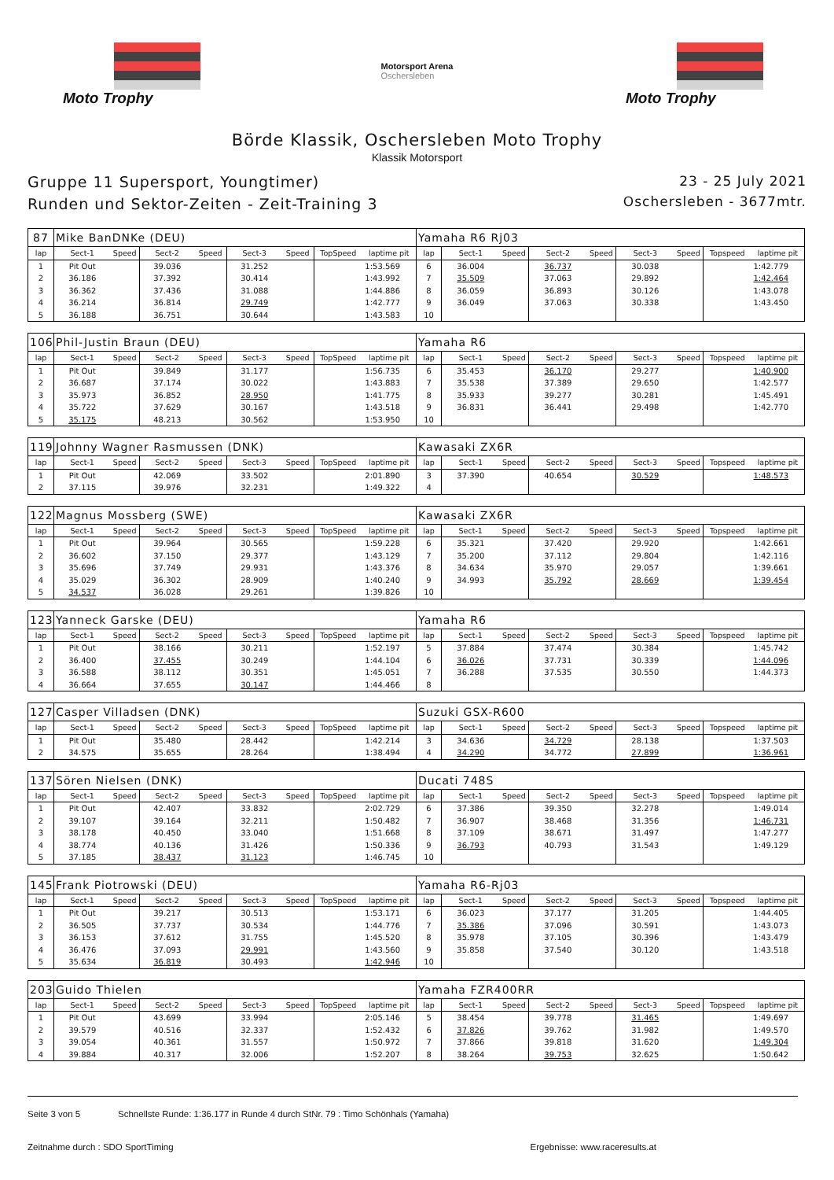Moto Trophy
Motorsport Arena
Oschersleben
Moto Trophy
Börde Klassik, Oschersleben Moto Trophy
Klassik Motorsport
Gruppe 11 Supersport, Youngtimer)
Runden und Sektor-Zeiten - Zeit-Training 3
23 - 25 July 2021
Oschersleben - 3677mtr.
| 87 | Mike BanDNKe (DEU) | | | | | | | | Yamaha R6 Rj03 | | | | | | | | |
| lap | Sect-1 | Speed | Sect-2 | Speed | Sect-3 | Speed | TopSpeed | laptime pit | lap | Sect-1 | Speed | Sect-2 | Speed | Sect-3 | Speed | Topspeed | laptime pit |
| 1 | Pit Out | | 39.036 | | 31.252 | | | 1:53.569 | 6 | 36.004 | | 36.737 | | 30.038 | | | 1:42.779 |
| 2 | 36.186 | | 37.392 | | 30.414 | | | 1:43.992 | 7 | 35.509 | | 37.063 | | 29.892 | | | 1:42.464 |
| 3 | 36.362 | | 37.436 | | 31.088 | | | 1:44.886 | 8 | 36.059 | | 36.893 | | 30.126 | | | 1:43.078 |
| 4 | 36.214 | | 36.814 | | 29.749 | | | 1:42.777 | 9 | 36.049 | | 37.063 | | 30.338 | | | 1:43.450 |
| 5 | 36.188 | | 36.751 | | 30.644 | | | 1:43.583 | 10 | | | | | | | | |
| 106 | Phil-Justin Braun (DEU) | | | | | | | | Yamaha R6 | | | | | | | | |
| lap | Sect-1 | Speed | Sect-2 | Speed | Sect-3 | Speed | TopSpeed | laptime pit | lap | Sect-1 | Speed | Sect-2 | Speed | Sect-3 | Speed | Topspeed | laptime pit |
| 1 | Pit Out | | 39.849 | | 31.177 | | | 1:56.735 | 6 | 35.453 | | 36.170 | | 29.277 | | | 1:40.900 |
| 2 | 36.687 | | 37.174 | | 30.022 | | | 1:43.883 | 7 | 35.538 | | 37.389 | | 29.650 | | | 1:42.577 |
| 3 | 35.973 | | 36.852 | | 28.950 | | | 1:41.775 | 8 | 35.933 | | 39.277 | | 30.281 | | | 1:45.491 |
| 4 | 35.722 | | 37.629 | | 30.167 | | | 1:43.518 | 9 | 36.831 | | 36.441 | | 29.498 | | | 1:42.770 |
| 5 | 35.175 | | 48.213 | | 30.562 | | | 1:53.950 | 10 | | | | | | | | |
| 119 | Johnny Wagner Rasmussen (DNK) | | | | | | | | Kawasaki ZX6R | | | | | | | | |
| lap | Sect-1 | Speed | Sect-2 | Speed | Sect-3 | Speed | TopSpeed | laptime pit | lap | Sect-1 | Speed | Sect-2 | Speed | Sect-3 | Speed | Topspeed | laptime pit |
| 1 | Pit Out | | 42.069 | | 33.502 | | | 2:01.890 | 3 | 37.390 | | 40.654 | | 30.529 | | | 1:48.573 |
| 2 | 37.115 | | 39.976 | | 32.231 | | | 1:49.322 | 4 | | | | | | | | |
| 122 | Magnus Mossberg (SWE) | | | | | | | | Kawasaki ZX6R | | | | | | | | |
| lap | Sect-1 | Speed | Sect-2 | Speed | Sect-3 | Speed | TopSpeed | laptime pit | lap | Sect-1 | Speed | Sect-2 | Speed | Sect-3 | Speed | Topspeed | laptime pit |
| 1 | Pit Out | | 39.964 | | 30.565 | | | 1:59.228 | 6 | 35.321 | | 37.420 | | 29.920 | | | 1:42.661 |
| 2 | 36.602 | | 37.150 | | 29.377 | | | 1:43.129 | 7 | 35.200 | | 37.112 | | 29.804 | | | 1:42.116 |
| 3 | 35.696 | | 37.749 | | 29.931 | | | 1:43.376 | 8 | 34.634 | | 35.970 | | 29.057 | | | 1:39.661 |
| 4 | 35.029 | | 36.302 | | 28.909 | | | 1:40.240 | 9 | 34.993 | | 35.792 | | 28.669 | | | 1:39.454 |
| 5 | 34.537 | | 36.028 | | 29.261 | | | 1:39.826 | 10 | | | | | | | | |
| 123 | Yanneck Garske (DEU) | | | | | | | | Yamaha R6 | | | | | | | | |
| lap | Sect-1 | Speed | Sect-2 | Speed | Sect-3 | Speed | TopSpeed | laptime pit | lap | Sect-1 | Speed | Sect-2 | Speed | Sect-3 | Speed | Topspeed | laptime pit |
| 1 | Pit Out | | 38.166 | | 30.211 | | | 1:52.197 | 5 | 37.884 | | 37.474 | | 30.384 | | | 1:45.742 |
| 2 | 36.400 | | 37.455 | | 30.249 | | | 1:44.104 | 6 | 36.026 | | 37.731 | | 30.339 | | | 1:44.096 |
| 3 | 36.588 | | 38.112 | | 30.351 | | | 1:45.051 | 7 | 36.288 | | 37.535 | | 30.550 | | | 1:44.373 |
| 4 | 36.664 | | 37.655 | | 30.147 | | | 1:44.466 | 8 | | | | | | | | |
| 127 | Casper Villadsen (DNK) | | | | | | | | Suzuki GSX-R600 | | | | | | | | |
| lap | Sect-1 | Speed | Sect-2 | Speed | Sect-3 | Speed | TopSpeed | laptime pit | lap | Sect-1 | Speed | Sect-2 | Speed | Sect-3 | Speed | Topspeed | laptime pit |
| 1 | Pit Out | | 35.480 | | 28.442 | | | 1:42.214 | 3 | 34.636 | | 34.729 | | 28.138 | | | 1:37.503 |
| 2 | 34.575 | | 35.655 | | 28.264 | | | 1:38.494 | 4 | 34.290 | | 34.772 | | 27.899 | | | 1:36.961 |
| 137 | Sören Nielsen (DNK) | | | | | | | | Ducati 748S | | | | | | | | |
| lap | Sect-1 | Speed | Sect-2 | Speed | Sect-3 | Speed | TopSpeed | laptime pit | lap | Sect-1 | Speed | Sect-2 | Speed | Sect-3 | Speed | Topspeed | laptime pit |
| 1 | Pit Out | | 42.407 | | 33.832 | | | 2:02.729 | 6 | 37.386 | | 39.350 | | 32.278 | | | 1:49.014 |
| 2 | 39.107 | | 39.164 | | 32.211 | | | 1:50.482 | 7 | 36.907 | | 38.468 | | 31.356 | | | 1:46.731 |
| 3 | 38.178 | | 40.450 | | 33.040 | | | 1:51.668 | 8 | 37.109 | | 38.671 | | 31.497 | | | 1:47.277 |
| 4 | 38.774 | | 40.136 | | 31.426 | | | 1:50.336 | 9 | 36.793 | | 40.793 | | 31.543 | | | 1:49.129 |
| 5 | 37.185 | | 38.437 | | 31.123 | | | 1:46.745 | 10 | | | | | | | | |
| 145 | Frank Piotrowski (DEU) | | | | | | | | Yamaha R6-Rj03 | | | | | | | | |
| lap | Sect-1 | Speed | Sect-2 | Speed | Sect-3 | Speed | TopSpeed | laptime pit | lap | Sect-1 | Speed | Sect-2 | Speed | Sect-3 | Speed | Topspeed | laptime pit |
| 1 | Pit Out | | 39.217 | | 30.513 | | | 1:53.171 | 6 | 36.023 | | 37.177 | | 31.205 | | | 1:44.405 |
| 2 | 36.505 | | 37.737 | | 30.534 | | | 1:44.776 | 7 | 35.386 | | 37.096 | | 30.591 | | | 1:43.073 |
| 3 | 36.153 | | 37.612 | | 31.755 | | | 1:45.520 | 8 | 35.978 | | 37.105 | | 30.396 | | | 1:43.479 |
| 4 | 36.476 | | 37.093 | | 29.991 | | | 1:43.560 | 9 | 35.858 | | 37.540 | | 30.120 | | | 1:43.518 |
| 5 | 35.634 | | 36.819 | | 30.493 | | | 1:42.946 | 10 | | | | | | | | |
| 203 | Guido Thielen | | | | | | | | Yamaha FZR400RR | | | | | | | | |
| lap | Sect-1 | Speed | Sect-2 | Speed | Sect-3 | Speed | TopSpeed | laptime pit | lap | Sect-1 | Speed | Sect-2 | Speed | Sect-3 | Speed | Topspeed | laptime pit |
| 1 | Pit Out | | 43.699 | | 33.994 | | | 2:05.146 | 5 | 38.454 | | 39.778 | | 31.465 | | | 1:49.697 |
| 2 | 39.579 | | 40.516 | | 32.337 | | | 1:52.432 | 6 | 37.826 | | 39.762 | | 31.982 | | | 1:49.570 |
| 3 | 39.054 | | 40.361 | | 31.557 | | | 1:50.972 | 7 | 37.866 | | 39.818 | | 31.620 | | | 1:49.304 |
| 4 | 39.884 | | 40.317 | | 32.006 | | | 1:52.207 | 8 | 38.264 | | 39.753 | | 32.625 | | | 1:50.642 |
Seite 3 von 5 Schnellste Runde: 1:36.177 in Runde 4 durch StNr. 79 : Timo Schönhals (Yamaha)
Zeitnahme durch : SDO SportTiming Ergebnisse: www.raceresults.at